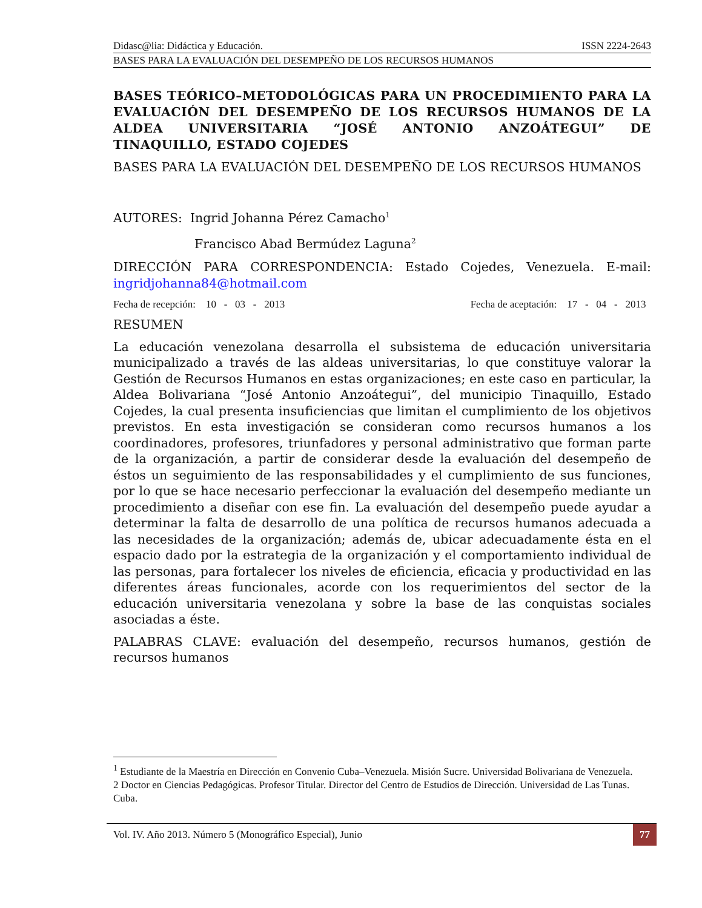Didasc@lia: Didáctica y Educación. ISSN 2224-2643
BASES PARA LA EVALUACIÓN DEL DESEMPEÑO DE LOS RECURSOS HUMANOS
BASES TEÓRICO–METODOLÓGICAS PARA UN PROCEDIMIENTO PARA LA EVALUACIÓN DEL DESEMPEÑO DE LOS RECURSOS HUMANOS DE LA ALDEA UNIVERSITARIA “JOSÉ ANTONIO ANZOÁTEGUI” DE TINAQUILLO, ESTADO COJEDES
BASES PARA LA EVALUACIÓN DEL DESEMPEÑO DE LOS RECURSOS HUMANOS
AUTORES: Ingrid Johanna Pérez Camacho<sup>1</sup>
Francisco Abad Bermúdez Laguna<sup>2</sup>
DIRECCIÓN PARA CORRESPONDENCIA: Estado Cojedes, Venezuela. E-mail: ingridjohanna84@hotmail.com
Fecha de recepción: 10 - 03 - 2013 Fecha de aceptación: 17 - 04 - 2013
RESUMEN
La educación venezolana desarrolla el subsistema de educación universitaria municipalizado a través de las aldeas universitarias, lo que constituye valorar la Gestión de Recursos Humanos en estas organizaciones; en este caso en particular, la Aldea Bolivariana “José Antonio Anzoátegui”, del municipio Tinaquillo, Estado Cojedes, la cual presenta insuficiencias que limitan el cumplimiento de los objetivos previstos. En esta investigación se consideran como recursos humanos a los coordinadores, profesores, triunfadores y personal administrativo que forman parte de la organización, a partir de considerar desde la evaluación del desempeño de éstos un seguimiento de las responsabilidades y el cumplimiento de sus funciones, por lo que se hace necesario perfeccionar la evaluación del desempeño mediante un procedimiento a diseñar con ese fin. La evaluación del desempeño puede ayudar a determinar la falta de desarrollo de una política de recursos humanos adecuada a las necesidades de la organización; además de, ubicar adecuadamente ésta en el espacio dado por la estrategia de la organización y el comportamiento individual de las personas, para fortalecer los niveles de eficiencia, eficacia y productividad en las diferentes áreas funcionales, acorde con los requerimientos del sector de la educación universitaria venezolana y sobre la base de las conquistas sociales asociadas a éste.
PALABRAS CLAVE: evaluación del desempeño, recursos humanos, gestión de recursos humanos
<sup>1</sup> Estudiante de la Maestría en Dirección en Convenio Cuba–Venezuela. Misión Sucre. Universidad Bolivariana de Venezuela.
2 Doctor en Ciencias Pedagógicas. Profesor Titular. Director del Centro de Estudios de Dirección. Universidad de Las Tunas. Cuba.
Vol. IV. Año 2013. Número 5 (Monográfico Especial), Junio 77